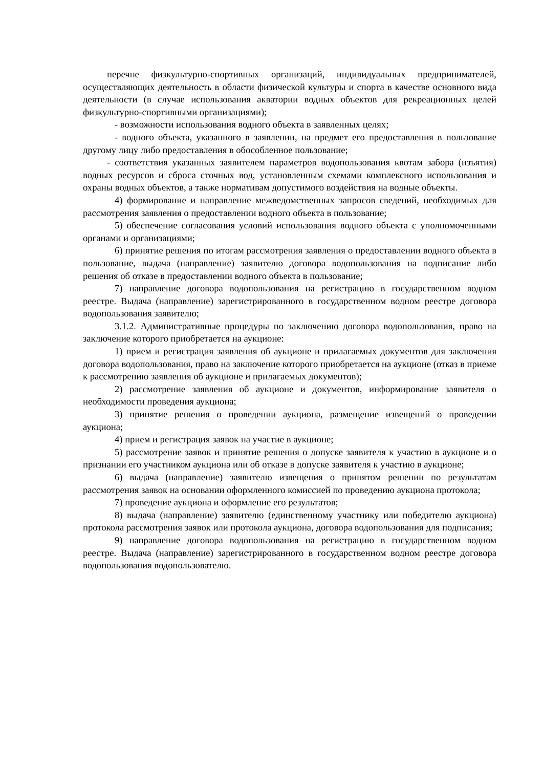перечне физкультурно-спортивных организаций, индивидуальных предпринимателей, осуществляющих деятельность в области физической культуры и спорта в качестве основного вида деятельности (в случае использования акватории водных объектов для рекреационных целей физкультурно-спортивными организациями);
- возможности использования водного объекта в заявленных целях;
- водного объекта, указанного в заявлении, на предмет его предоставления в пользование другому лицу либо предоставления в обособленное пользование;
- соответствия указанных заявителем параметров водопользования квотам забора (изъятия) водных ресурсов и сброса сточных вод, установленным схемами комплексного использования и охраны водных объектов, а также нормативам допустимого воздействия на водные объекты.
4) формирование и направление межведомственных запросов сведений, необходимых для рассмотрения заявления о предоставлении водного объекта в пользование;
5) обеспечение согласования условий использования водного объекта с уполномоченными органами и организациями;
6) принятие решения по итогам рассмотрения заявления о предоставлении водного объекта в пользование, выдача (направление) заявителю договора водопользования на подписание либо решения об отказе в предоставлении водного объекта в пользование;
7) направление договора водопользования на регистрацию в государственном водном реестре. Выдача (направление) зарегистрированного в государственном водном реестре договора водопользования заявителю;
3.1.2. Административные процедуры по заключению договора водопользования, право на заключение которого приобретается на аукционе:
1) прием и регистрация заявления об аукционе и прилагаемых документов для заключения договора водопользования, право на заключение которого приобретается на аукционе (отказ в приеме к рассмотрению заявления об аукционе и прилагаемых документов);
2) рассмотрение заявления об аукционе и документов, информирование заявителя о необходимости проведения аукциона;
3) принятие решения о проведении аукциона, размещение извещений о проведении аукциона;
4) прием и регистрация заявок на участие в аукционе;
5) рассмотрение заявок и принятие решения о допуске заявителя к участию в аукционе и о признании его участником аукциона или об отказе в допуске заявителя к участию в аукционе;
6) выдача (направление) заявителю извещения о принятом решении по результатам рассмотрения заявок на основании оформленного комиссией по проведению аукциона протокола;
7) проведение аукциона и оформление его результатов;
8) выдача (направление) заявителю (единственному участнику или победителю аукциона) протокола рассмотрения заявок или протокола аукциона, договора водопользования для подписания;
9) направление договора водопользования на регистрацию в государственном водном реестре. Выдача (направление) зарегистрированного в государственном водном реестре договора водопользования водопользователю.